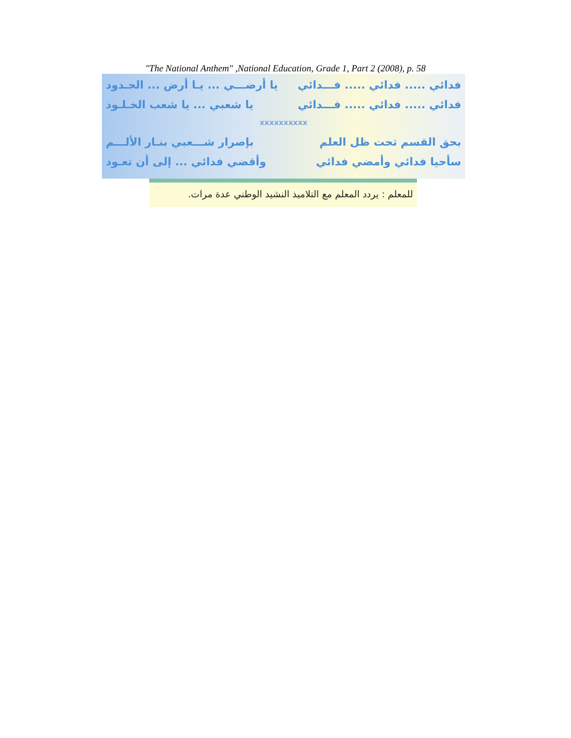"The National Anthem" ,National Education, Grade 1, Part 2 (2008), p. 58
فدائي ..... فدائي ..... فـــدائي يا أرضـــي ... يـا أرض ... الجـدود
فدائي ..... فدائي ..... فـــدائي يا شعبي ... يا شعب الخـلـود
xxxxxxxxxx
بحق القسم تحت ظل العلم بإصرار شـــعبي بنـار الألـــم
سأحيا فدائي وأمضي فدائي وأقضي فدائي ... إلى أن تعـود
للمعلم : يردد المعلم مع التلاميذ النشيد الوطني عدة مرات.